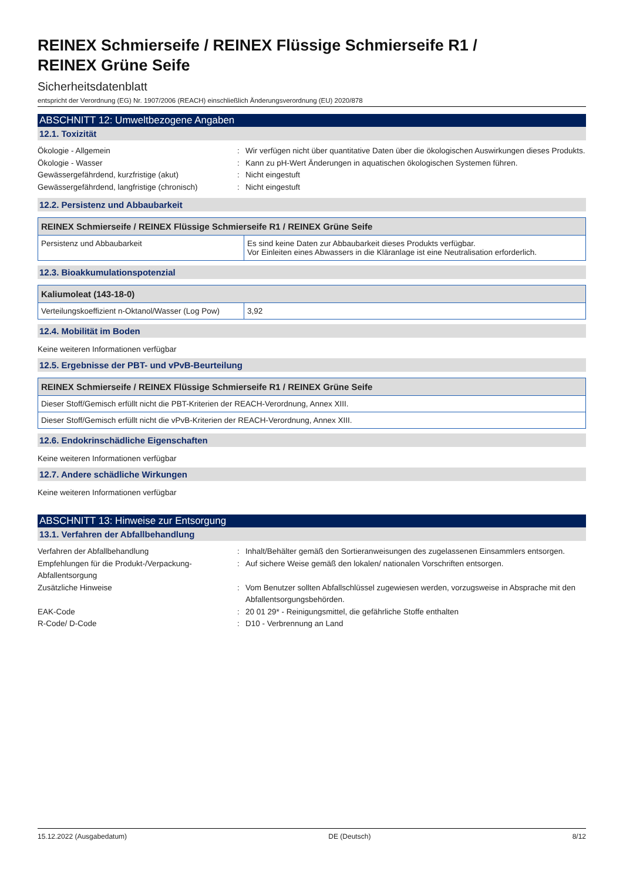REINEX Schmierseife / REINEX Flüssige Schmierseife R1 /
REINEX Grüne Seife
Sicherheitsdatenblatt
entspricht der Verordnung (EG) Nr. 1907/2006 (REACH) einschließlich Änderungsverordnung (EU) 2020/878
ABSCHNITT 12: Umweltbezogene Angaben
12.1. Toxizität
Ökologie - Allgemein
:
Wir verfügen nicht über quantitative Daten über die ökologischen Auswirkungen dieses Produkts.
Ökologie - Wasser
:
Kann zu pH-Wert Änderungen in aquatischen ökologischen Systemen führen.
Gewässergefährdend, kurzfristige (akut)
:
Nicht eingestuft
Gewässergefährdend, langfristige (chronisch)
:
Nicht eingestuft
12.2. Persistenz und Abbaubarkeit
| REINEX Schmierseife / REINEX Flüssige Schmierseife R1 / REINEX Grüne Seife | |
| --- | --- |
| Persistenz und Abbaubarkeit | Es sind keine Daten zur Abbaubarkeit dieses Produkts verfügbar. Vor Einleiten eines Abwassers in die Kläranlage ist eine Neutralisation erforderlich. |
12.3. Bioakkumulationspotenzial
| Kaliumoleat (143-18-0) | |
| --- | --- |
| Verteilungskoeffizient n-Oktanol/Wasser (Log Pow) | 3,92 |
12.4. Mobilität im Boden
Keine weiteren Informationen verfügbar
12.5. Ergebnisse der PBT- und vPvB-Beurteilung
| REINEX Schmierseife / REINEX Flüssige Schmierseife R1 / REINEX Grüne Seife |
| --- |
| Dieser Stoff/Gemisch erfüllt nicht die PBT-Kriterien der REACH-Verordnung, Annex XIII. |
| Dieser Stoff/Gemisch erfüllt nicht die vPvB-Kriterien der REACH-Verordnung, Annex XIII. |
12.6. Endokrinschädliche Eigenschaften
Keine weiteren Informationen verfügbar
12.7. Andere schädliche Wirkungen
Keine weiteren Informationen verfügbar
ABSCHNITT 13: Hinweise zur Entsorgung
13.1. Verfahren der Abfallbehandlung
Verfahren der Abfallbehandlung
:
Inhalt/Behälter gemäß den Sortieranweisungen des zugelassenen Einsammlers entsorgen.
Empfehlungen für die Produkt-/Verpackung-Abfallentsorgung
:
Auf sichere Weise gemäß den lokalen/ nationalen Vorschriften entsorgen.
Zusätzliche Hinweise
:
Vom Benutzer sollten Abfallschlüssel zugewiesen werden, vorzugsweise in Absprache mit den Abfallentsorgungsbehörden.
EAK-Code
:
20 01 29* - Reinigungsmittel, die gefährliche Stoffe enthalten
R-Code/ D-Code
:
D10 - Verbrennung an Land
15.12.2022 (Ausgabedatum) DE (Deutsch) 8/12